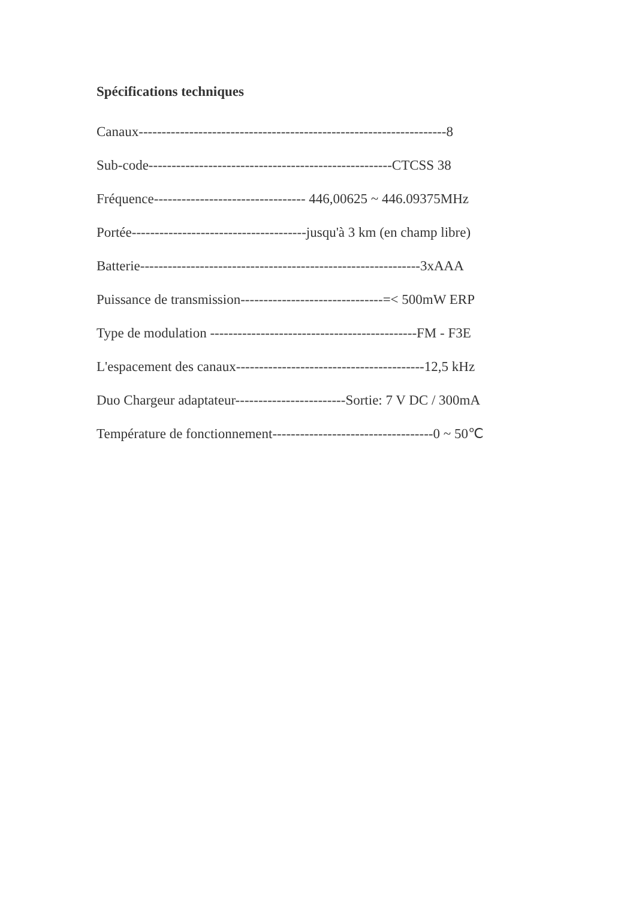Spécifications techniques
Canaux-------------------------------------------------------------------8
Sub-code-----------------------------------------------------CTCSS 38
Fréquence--------------------------------- 446,00625 ~ 446.09375MHz
Portée--------------------------------------jusqu'à 3 km (en champ libre)
Batterie-------------------------------------------------------------3xAAA
Puissance de transmission-------------------------------=< 500mW ERP
Type de modulation ---------------------------------------------FM - F3E
L'espacement des canaux-----------------------------------------12,5 kHz
Duo Chargeur adaptateur------------------------Sortie: 7 V DC / 300mA
Température de fonctionnement-----------------------------------0 ~ 50℃